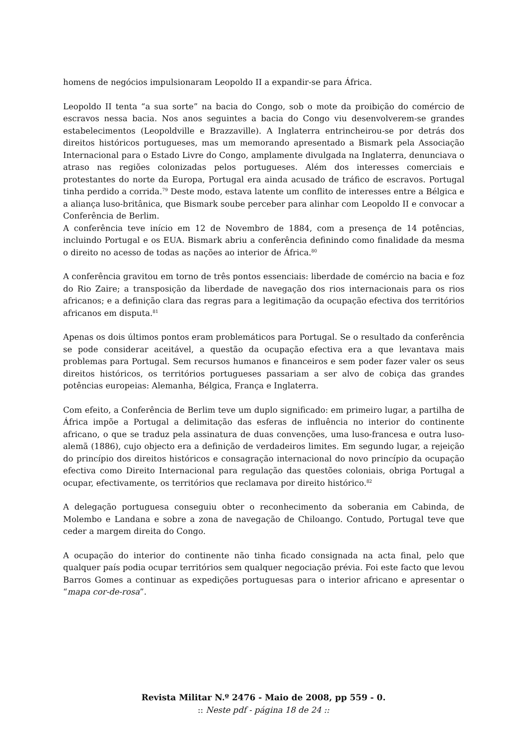homens de negócios impulsionaram Leopoldo II a expandir-se para África.
Leopoldo II tenta “a sua sorte” na bacia do Congo, sob o mote da proibição do comércio de escravos nessa bacia. Nos anos seguintes a bacia do Congo viu desenvolverem-se grandes estabelecimentos (Leopoldville e Brazzaville). A Inglaterra entrincheirou-se por detrás dos direitos históricos portugueses, mas um memorando apresentado a Bismark pela Associação Internacional para o Estado Livre do Congo, amplamente divulgada na Inglaterra, denunciava o atraso nas regiões colonizadas pelos portugueses. Além dos interesses comerciais e protestantes do norte da Europa, Portugal era ainda acusado de tráfico de escravos. Portugal tinha perdido a corrida.<sup>79</sup> Deste modo, estava latente um conflito de interesses entre a Bélgica e a aliança luso-britânica, que Bismark soube perceber para alinhar com Leopoldo II e convocar a Conferência de Berlim.
A conferência teve início em 12 de Novembro de 1884, com a presença de 14 potências, incluindo Portugal e os EUA. Bismark abriu a conferência definindo como finalidade da mesma o direito no acesso de todas as nações ao interior de África.<sup>80</sup>
A conferência gravitou em torno de três pontos essenciais: liberdade de comércio na bacia e foz do Rio Zaire; a transposição da liberdade de navegação dos rios internacionais para os rios africanos; e a definição clara das regras para a legitimação da ocupação efectiva dos territórios africanos em disputa.<sup>81</sup>
Apenas os dois últimos pontos eram problemáticos para Portugal. Se o resultado da conferência se pode considerar aceitável, a questão da ocupação efectiva era a que levantava mais problemas para Portugal. Sem recursos humanos e financeiros e sem poder fazer valer os seus direitos históricos, os territórios portugueses passariam a ser alvo de cobiça das grandes potências europeias: Alemanha, Bélgica, França e Inglaterra.
Com efeito, a Conferência de Berlim teve um duplo significado: em primeiro lugar, a partilha de África impõe a Portugal a delimitação das esferas de influência no interior do continente africano, o que se traduz pela assinatura de duas convenções, uma luso-francesa e outra luso-alemã (1886), cujo objecto era a definição de verdadeiros limites. Em segundo lugar, a rejeição do princípio dos direitos históricos e consagração internacional do novo princípio da ocupação efectiva como Direito Internacional para regulação das questões coloniais, obriga Portugal a ocupar, efectivamente, os territórios que reclamava por direito histórico.<sup>82</sup>
A delegação portuguesa conseguiu obter o reconhecimento da soberania em Cabinda, de Molembo e Landana e sobre a zona de navegação de Chiloango. Contudo, Portugal teve que ceder a margem direita do Congo.
A ocupação do interior do continente não tinha ficado consignada na acta final, pelo que qualquer país podia ocupar territórios sem qualquer negociação prévia. Foi este facto que levou Barros Gomes a continuar as expedições portuguesas para o interior africano e apresentar o “mapa cor-de-rosa”.
Revista Militar N.º 2476 - Maio de 2008, pp 559 - 0.
:: Neste pdf - página 18 de 24 ::